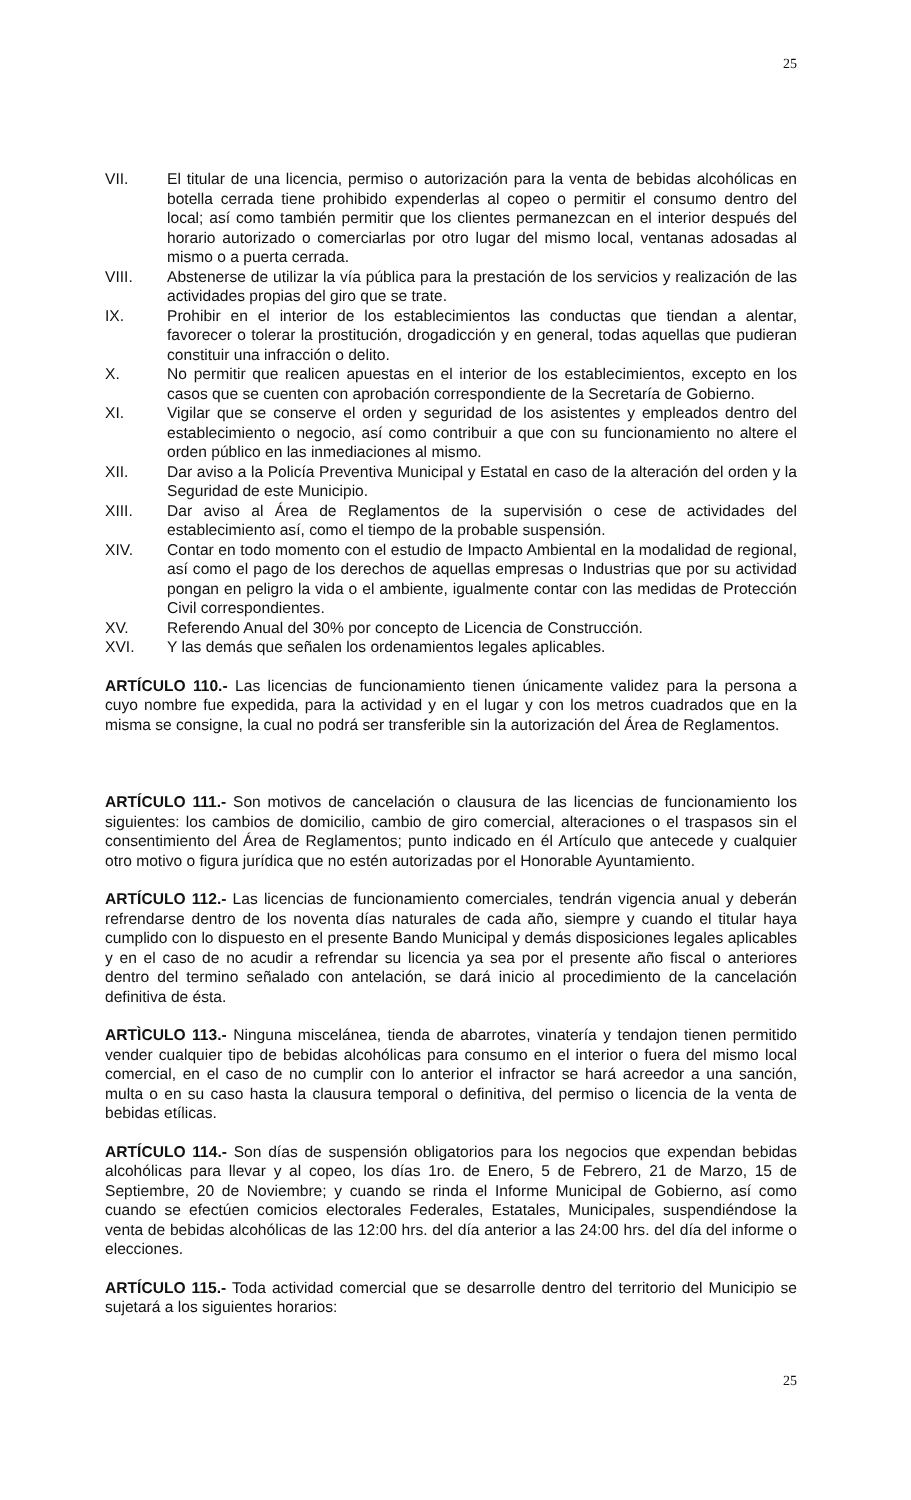25
VII. El titular de una licencia, permiso o autorización para la venta de bebidas alcohólicas en botella cerrada tiene prohibido expenderlas al copeo o permitir el consumo dentro del local; así como también permitir que los clientes permanezcan en el interior después del horario autorizado o comerciarlas por otro lugar del mismo local, ventanas adosadas al mismo o a puerta cerrada.
VIII. Abstenerse de utilizar la vía pública para la prestación de los servicios y realización de las actividades propias del giro que se trate.
IX. Prohibir en el interior de los establecimientos las conductas que tiendan a alentar, favorecer o tolerar la prostitución, drogadicción y en general, todas aquellas que pudieran constituir una infracción o delito.
X. No permitir que realicen apuestas en el interior de los establecimientos, excepto en los casos que se cuenten con aprobación correspondiente de la Secretaría de Gobierno.
XI. Vigilar que se conserve el orden y seguridad de los asistentes y empleados dentro del establecimiento o negocio, así como contribuir a que con su funcionamiento no altere el orden público en las inmediaciones al mismo.
XII. Dar aviso a la Policía Preventiva Municipal y Estatal en caso de la alteración del orden y la Seguridad de este Municipio.
XIII. Dar aviso al Área de Reglamentos de la supervisión o cese de actividades del establecimiento así, como el tiempo de la probable suspensión.
XIV. Contar en todo momento con el estudio de Impacto Ambiental en la modalidad de regional, así como el pago de los derechos de aquellas empresas o Industrias que por su actividad pongan en peligro la vida o el ambiente, igualmente contar con las medidas de Protección Civil correspondientes.
XV. Referendo Anual del 30% por concepto de Licencia de Construcción.
XVI. Y las demás que señalen los ordenamientos legales aplicables.
ARTÍCULO 110.- Las licencias de funcionamiento tienen únicamente validez para la persona a cuyo nombre fue expedida, para la actividad y en el lugar y con los metros cuadrados que en la misma se consigne, la cual no podrá ser transferible sin la autorización del Área de Reglamentos.
ARTÍCULO 111.- Son motivos de cancelación o clausura de las licencias de funcionamiento los siguientes: los cambios de domicilio, cambio de giro comercial, alteraciones o el traspasos sin el consentimiento del Área de Reglamentos; punto indicado en él Artículo que antecede y cualquier otro motivo o figura jurídica que no estén autorizadas por el Honorable Ayuntamiento.
ARTÍCULO 112.- Las licencias de funcionamiento comerciales, tendrán vigencia anual y deberán refrendarse dentro de los noventa días naturales de cada año, siempre y cuando el titular haya cumplido con lo dispuesto en el presente Bando Municipal y demás disposiciones legales aplicables y en el caso de no acudir a refrendar su licencia ya sea por el presente año fiscal o anteriores dentro del termino señalado con antelación, se dará inicio al procedimiento de la cancelación definitiva de ésta.
ARTÌCULO 113.- Ninguna miscelánea, tienda de abarrotes, vinatería y tendajon tienen permitido vender cualquier tipo de bebidas alcohólicas para consumo en el interior o fuera del mismo local comercial, en el caso de no cumplir con lo anterior el infractor se hará acreedor a una sanción, multa o en su caso hasta la clausura temporal o definitiva, del permiso o licencia de la venta de bebidas etílicas.
ARTÍCULO 114.- Son días de suspensión obligatorios para los negocios que expendan bebidas alcohólicas para llevar y al copeo, los días 1ro. de Enero, 5 de Febrero, 21 de Marzo, 15 de Septiembre, 20 de Noviembre; y cuando se rinda el Informe Municipal de Gobierno, así como cuando se efectúen comicios electorales Federales, Estatales, Municipales, suspendiéndose la venta de bebidas alcohólicas de las 12:00 hrs. del día anterior a las 24:00 hrs. del día del informe o elecciones.
ARTÍCULO 115.- Toda actividad comercial que se desarrolle dentro del territorio del Municipio se sujetará a los siguientes horarios:
25